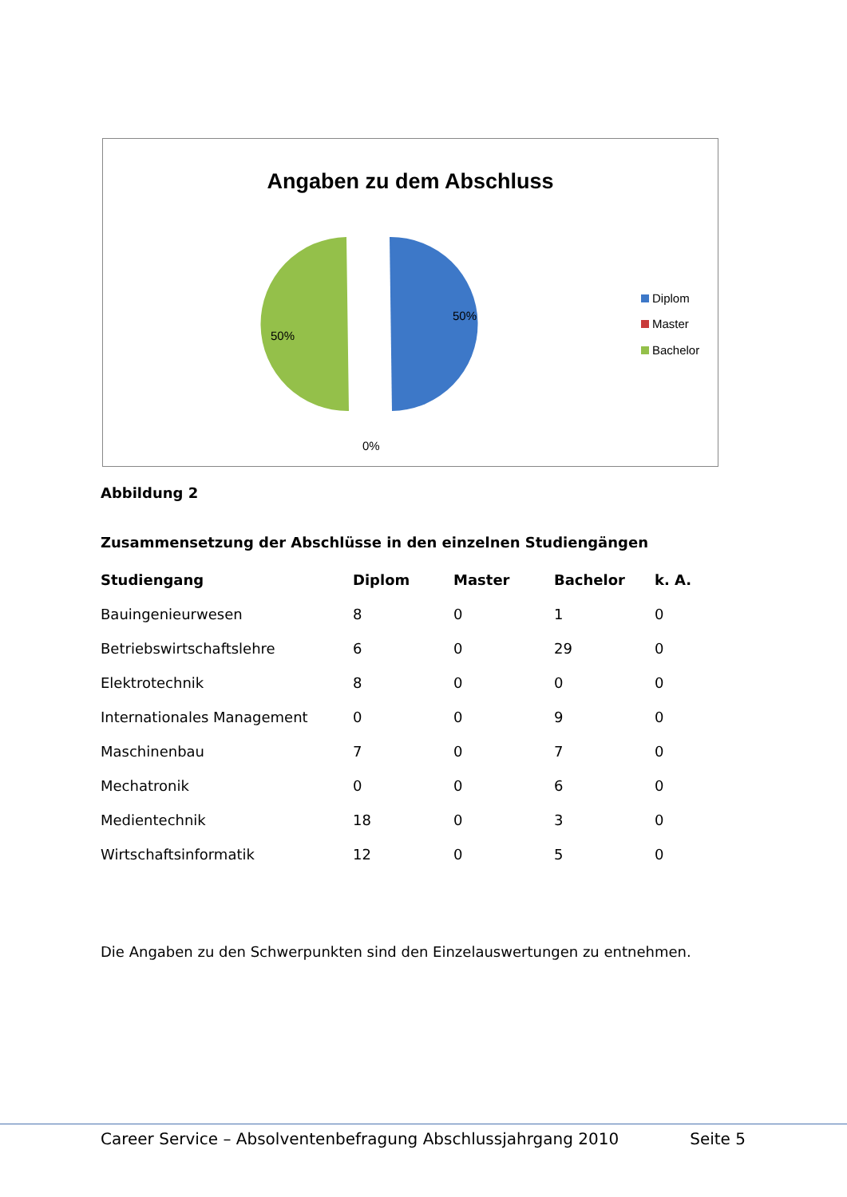Angaben zu dem Abschluss
50%
50%
0%
Diplom
Master
Bachelor
Abbildung 2
Zusammensetzung der Abschlüsse in den einzelnen Studiengängen
| Studiengang | Diplom | Master | Bachelor | k. A. |
| --- | --- | --- | --- | --- |
| Bauingenieurwesen | 8 | 0 | 1 | 0 |
| Betriebswirtschaftslehre | 6 | 0 | 29 | 0 |
| Elektrotechnik | 8 | 0 | 0 | 0 |
| Internationales Management | 0 | 0 | 9 | 0 |
| Maschinenbau | 7 | 0 | 7 | 0 |
| Mechatronik | 0 | 0 | 6 | 0 |
| Medientechnik | 18 | 0 | 3 | 0 |
| Wirtschaftsinformatik | 12 | 0 | 5 | 0 |
Die Angaben zu den Schwerpunkten sind den Einzelauswertungen zu entnehmen.
Career Service – Absolventenbefragung Abschlussjahrgang 2010 Seite 5